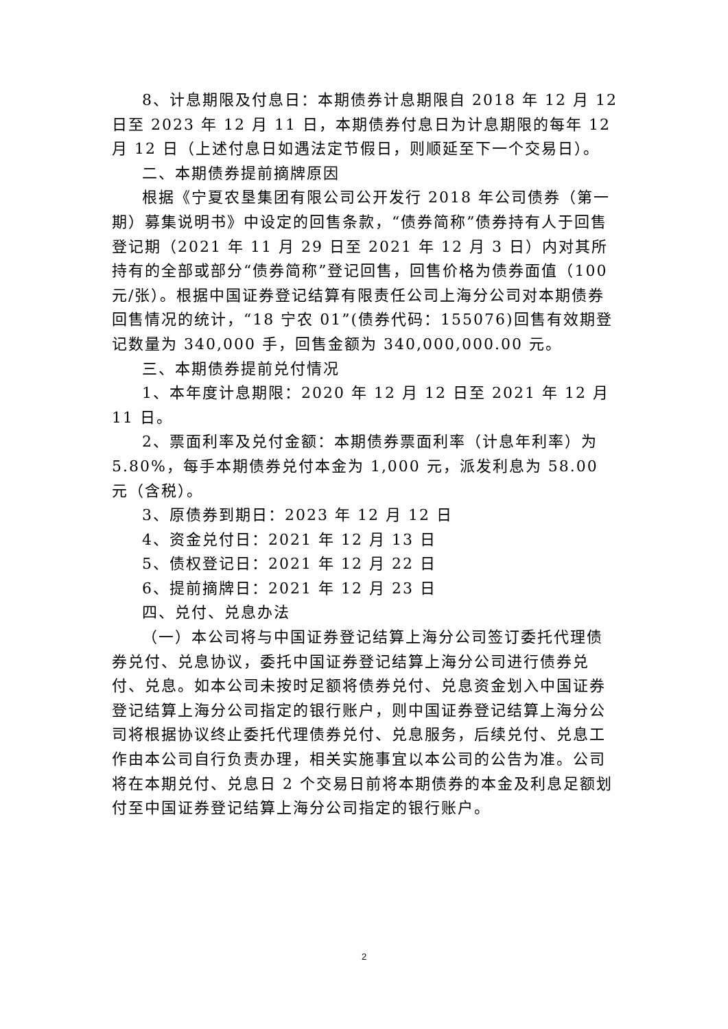8、计息期限及付息日：本期债券计息期限自 2018 年 12 月 12 日至 2023 年 12 月 11 日，本期债券付息日为计息期限的每年 12 月 12 日（上述付息日如遇法定节假日，则顺延至下一个交易日）。
二、本期债券提前摘牌原因
根据《宁夏农垦集团有限公司公开发行 2018 年公司债券（第一期）募集说明书》中设定的回售条款，“债券简称”债券持有人于回售登记期（2021 年 11 月 29 日至 2021 年 12 月 3 日）内对其所持有的全部或部分“债券简称”登记回售，回售价格为债券面值（100 元/张）。根据中国证券登记结算有限责任公司上海分公司对本期债券回售情况的统计，“18 宁农 01”(债券代码：155076)回售有效期登记数量为 340,000 手，回售金额为 340,000,000.00 元。
三、本期债券提前兑付情况
1、本年度计息期限：2020 年 12 月 12 日至 2021 年 12 月 11 日。
2、票面利率及兑付金额：本期债券票面利率（计息年利率）为 5.80%，每手本期债券兑付本金为 1,000 元，派发利息为 58.00 元（含税）。
3、原债券到期日：2023 年 12 月 12 日
4、资金兑付日：2021 年 12 月 13 日
5、债权登记日：2021 年 12 月 22 日
6、提前摘牌日：2021 年 12 月 23 日
四、兑付、兑息办法
（一）本公司将与中国证券登记结算上海分公司签订委托代理债券兑付、兑息协议，委托中国证券登记结算上海分公司进行债券兑付、兑息。如本公司未按时足额将债券兑付、兑息资金划入中国证券登记结算上海分公司指定的银行账户，则中国证券登记结算上海分公司将根据协议终止委托代理债券兑付、兑息服务，后续兑付、兑息工作由本公司自行负责办理，相关实施事宜以本公司的公告为准。公司将在本期兑付、兑息日 2 个交易日前将本期债券的本金及利息足额划付至中国证券登记结算上海分公司指定的银行账户。
2